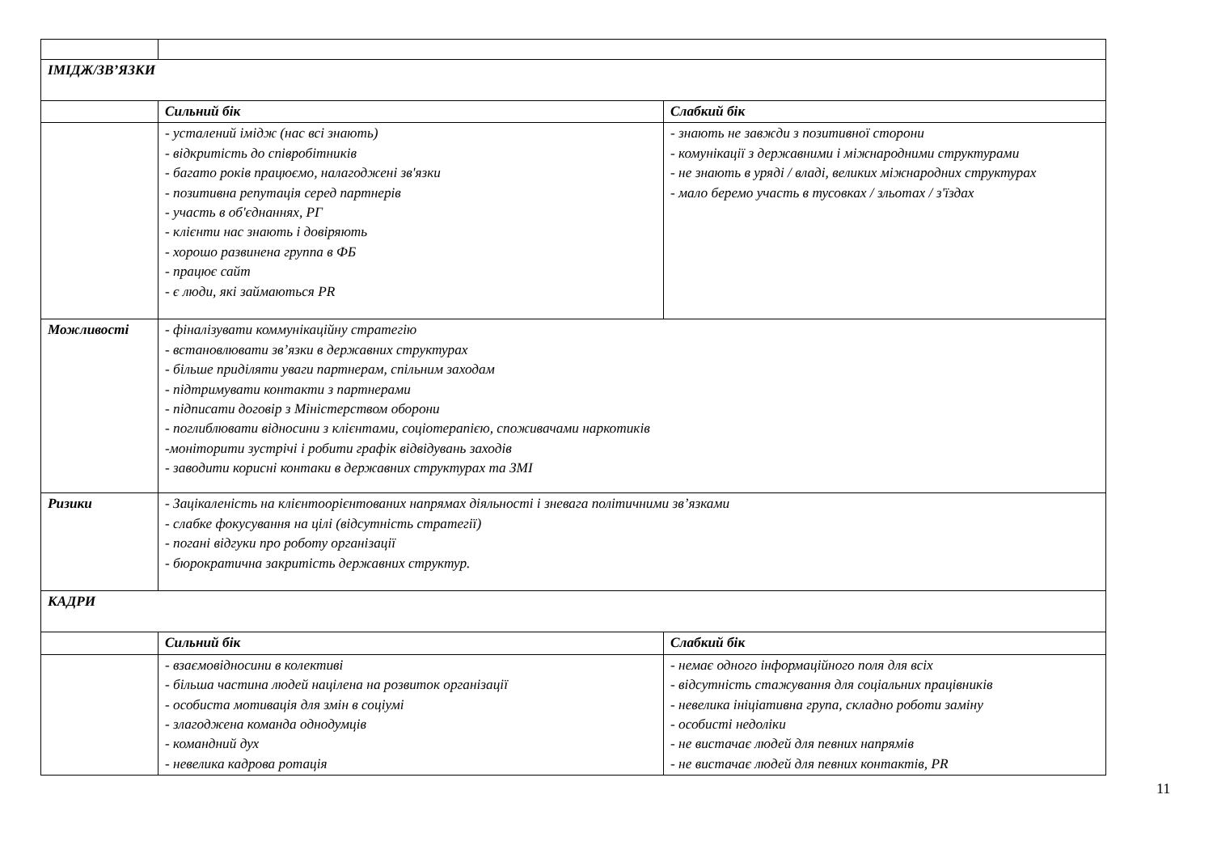| ІМІДЖ/ЗВ’ЯЗКИ | | |
| | Сильний бік | Слабкий бік |
| | - усталений імідж (нас всі знають) - відкритість до співробітників - багато років працюємо, налагоджені зв'язки - позитивна репутація серед партнерів - участь в об'єднаннях, РГ - клієнти нас знають і довіряють - хорошо развинена группа в ФБ - працює сайт - є люди, які займаються PR | - знають не завжди з позитивної сторони - комунікації з державними і міжнародними структурами - не знають в уряді / владі, великих міжнародних структурах - мало беремо участь в тусовках / зльотах / з'їздах |
| Можливості | - фіналізувати коммунікаційну стратегію - встановлювати зв’язки в державних структурах - більше приділяти уваги партнерам, спільним заходам - підтримувати контакти з партнерами - підписати договір з Міністерством оборони - поглиблювати відносини з клієнтами, соціотерапією, споживачами наркотиків -моніторити зустрічі і робити графік відвідувань заходів - заводити корисні контаки в державних структурах та ЗМІ | |
| Ризики | - Зацікаленість на клієнтоорієнтованих напрямах діяльності і зневага політичними зв’язками - слабке фокусування на цілі (відсутність стратегії) - погані відгуки про роботу організації - бюрократична закритість державних структур. | |
| КАДРИ | | |
| | Сильний бік | Слабкий бік |
| | - взаємовідносини в колективі - більша частина людей націлена на розвиток організації - особиста мотивація для змін в соціумі - злагоджена команда однодумців - командний дух - невелика кадрова ротація | - немає одного інформаційного поля для всіх - відсутність стажування для соціальних працівників - невелика ініціативна група, складно роботи заміну - особисті недоліки - не вистачає людей для певних напрямів - не вистачає людей для певних контактів, PR |
11